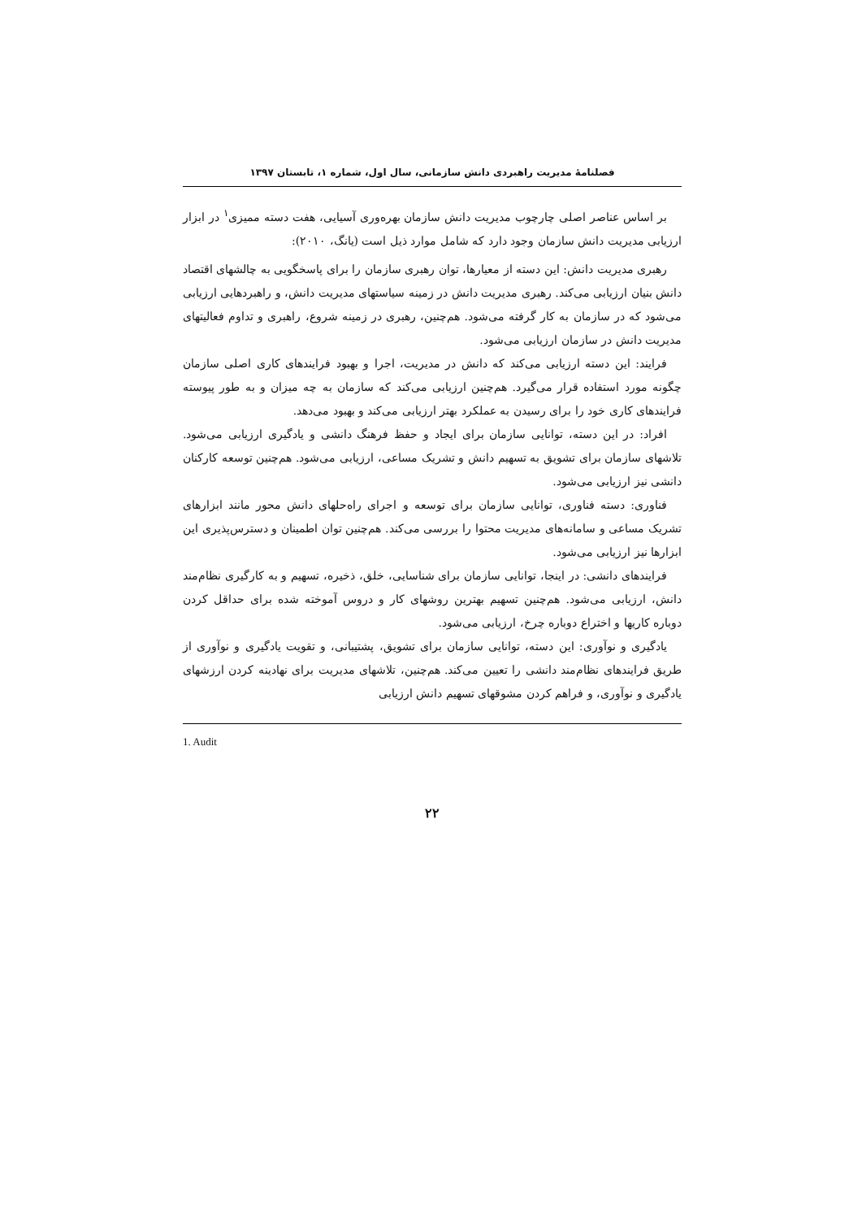فصلنامهٔ مدیریت راهبردی دانش سازمانی، سال اول، شماره ۱، تابستان ۱۳۹۷
بر اساس عناصر اصلی چارچوب مدیریت دانش سازمان بهره‌وری آسیایی، هفت دسته ممیزی<sup>۱</sup> در ابزار ارزیابی مدیریت دانش سازمان وجود دارد که شامل موارد ذیل است (یانگ، ۲۰۱۰):
رهبری مدیریت دانش: این دسته از معیارها، توان رهبری سازمان را برای پاسخگویی به چالشهای اقتصاد دانش بنیان ارزیابی می‌کند. رهبری مدیریت دانش در زمینه سیاستهای مدیریت دانش، و راهبردهایی ارزیابی می‌شود که در سازمان به کار گرفته می‌شود. هم‌چنین، رهبری در زمینه شروع، راهبری و تداوم فعالیتهای مدیریت دانش در سازمان ارزیابی می‌شود.
فرایند: این دسته ارزیابی می‌کند که دانش در مدیریت، اجرا و بهبود فرایندهای کاری اصلی سازمان چگونه مورد استفاده قرار می‌گیرد. هم‌چنین ارزیابی می‌کند که سازمان به چه میزان و به طور پیوسته فرایندهای کاری خود را برای رسیدن به عملکرد بهتر ارزیابی می‌کند و بهبود می‌دهد.
افراد: در این دسته، توانایی سازمان برای ایجاد و حفظ فرهنگ دانشی و یادگیری ارزیابی می‌شود. تلاشهای سازمان برای تشویق به تسهیم دانش و تشریک مساعی، ارزیابی می‌شود. هم‌چنین توسعه کارکنان دانشی نیز ارزیابی می‌شود.
فناوری: دسته فناوری، توانایی سازمان برای توسعه و اجرای راه‌حلهای دانش محور مانند ابزارهای تشریک مساعی و سامانه‌های مدیریت محتوا را بررسی می‌کند. هم‌چنین توان اطمینان و دسترس‌پذیری این ابزارها نیز ارزیابی می‌شود.
فرایندهای دانشی: در اینجا، توانایی سازمان برای شناسایی، خلق، ذخیره، تسهیم و به کارگیری نظام‌مند دانش، ارزیابی می‌شود. هم‌چنین تسهیم بهترین روشهای کار و دروس آموخته شده برای حداقل کردن دوباره کاریها و اختراع دوباره چرخ، ارزیابی می‌شود.
یادگیری و نوآوری: این دسته، توانایی سازمان برای تشویق، پشتیبانی، و تقویت یادگیری و نوآوری از طریق فرایندهای نظام‌مند دانشی را تعیین می‌کند. هم‌چنین، تلاشهای مدیریت برای نهادینه کردن ارزشهای یادگیری و نوآوری، و فراهم کردن مشوقهای تسهیم دانش ارزیابی
1. Audit
۲۲